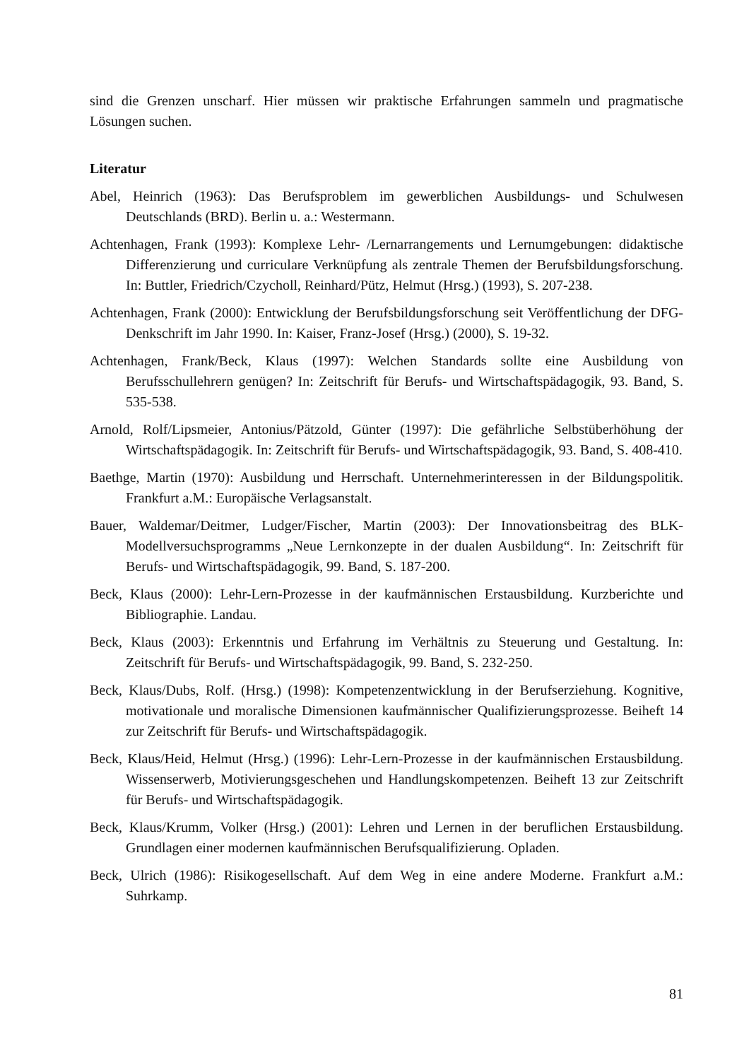sind die Grenzen unscharf. Hier müssen wir praktische Erfahrungen sammeln und pragmatische Lösungen suchen.
Literatur
Abel, Heinrich (1963): Das Berufsproblem im gewerblichen Ausbildungs- und Schulwesen Deutschlands (BRD). Berlin u. a.: Westermann.
Achtenhagen, Frank (1993): Komplexe Lehr- /Lernarrangements und Lernumgebungen: didaktische Differenzierung und curriculare Verknüpfung als zentrale Themen der Berufsbildungsforschung. In: Buttler, Friedrich/Czycholl, Reinhard/Pütz, Helmut (Hrsg.) (1993), S. 207-238.
Achtenhagen, Frank (2000): Entwicklung der Berufsbildungsforschung seit Veröffentlichung der DFG-Denkschrift im Jahr 1990. In: Kaiser, Franz-Josef (Hrsg.) (2000), S. 19-32.
Achtenhagen, Frank/Beck, Klaus (1997): Welchen Standards sollte eine Ausbildung von Berufsschullehrern genügen? In: Zeitschrift für Berufs- und Wirtschaftspädagogik, 93. Band, S. 535-538.
Arnold, Rolf/Lipsmeier, Antonius/Pätzold, Günter (1997): Die gefährliche Selbstüberhöhung der Wirtschaftspädagogik. In: Zeitschrift für Berufs- und Wirtschaftspädagogik, 93. Band, S. 408-410.
Baethge, Martin (1970): Ausbildung und Herrschaft. Unternehmerinteressen in der Bildungspolitik. Frankfurt a.M.: Europäische Verlagsanstalt.
Bauer, Waldemar/Deitmer, Ludger/Fischer, Martin (2003): Der Innovationsbeitrag des BLK-Modellversuchsprogramms „Neue Lernkonzepte in der dualen Ausbildung“. In: Zeitschrift für Berufs- und Wirtschaftspädagogik, 99. Band, S. 187-200.
Beck, Klaus (2000): Lehr-Lern-Prozesse in der kaufmännischen Erstausbildung. Kurzberichte und Bibliographie. Landau.
Beck, Klaus (2003): Erkenntnis und Erfahrung im Verhältnis zu Steuerung und Gestaltung. In: Zeitschrift für Berufs- und Wirtschaftspädagogik, 99. Band, S. 232-250.
Beck, Klaus/Dubs, Rolf. (Hrsg.) (1998): Kompetenzentwicklung in der Berufserziehung. Kognitive, motivationale und moralische Dimensionen kaufmännischer Qualifizierungsprozesse. Beiheft 14 zur Zeitschrift für Berufs- und Wirtschaftspädagogik.
Beck, Klaus/Heid, Helmut (Hrsg.) (1996): Lehr-Lern-Prozesse in der kaufmännischen Erstausbildung. Wissenserwerb, Motivierungsgeschehen und Handlungskompetenzen. Beiheft 13 zur Zeitschrift für Berufs- und Wirtschaftspädagogik.
Beck, Klaus/Krumm, Volker (Hrsg.) (2001): Lehren und Lernen in der beruflichen Erstausbildung. Grundlagen einer modernen kaufmännischen Berufsqualifizierung. Opladen.
Beck, Ulrich (1986): Risikogesellschaft. Auf dem Weg in eine andere Moderne. Frankfurt a.M.: Suhrkamp.
81